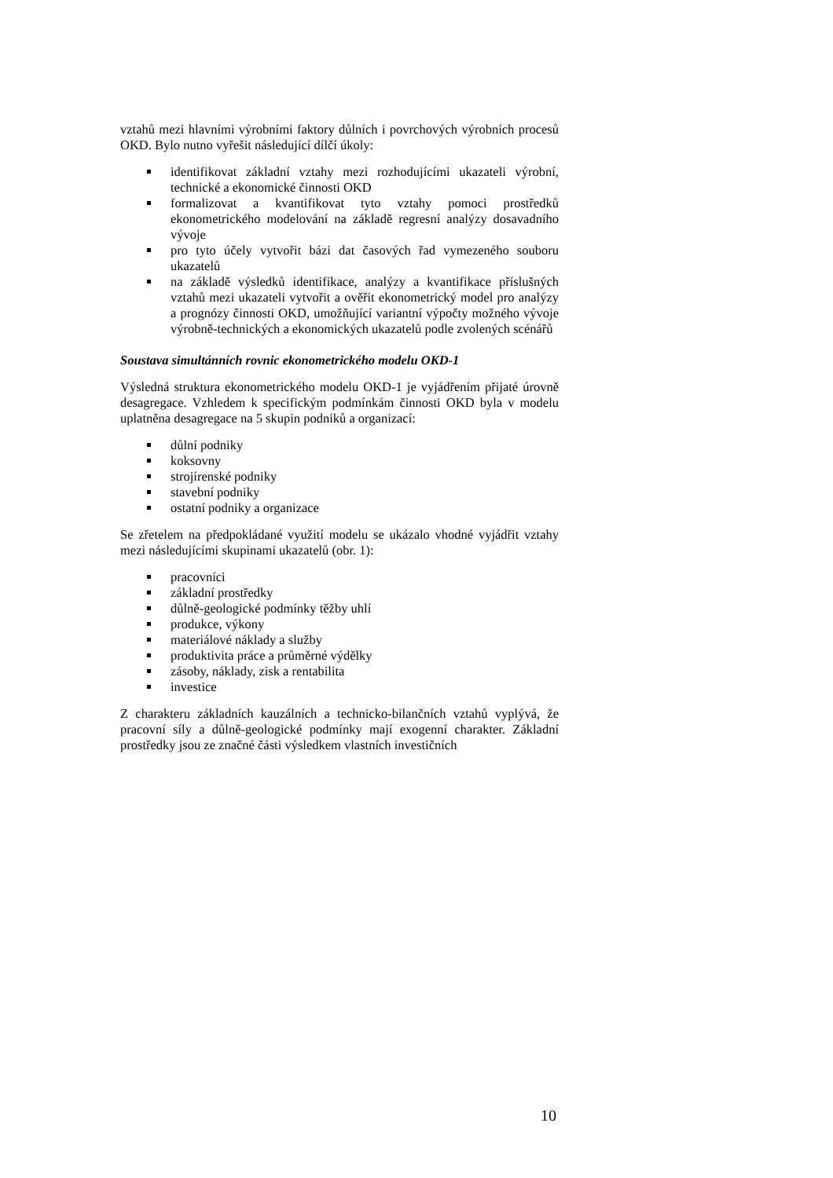vztahů mezi hlavními výrobními faktory důlních i povrchových výrobních procesů OKD. Bylo nutno vyřešit následující dílčí úkoly:
identifikovat základní vztahy mezi rozhodujícími ukazateli výrobní, technické a ekonomické činnosti OKD
formalizovat a kvantifikovat tyto vztahy pomoci prostředků ekonometrického modelování na základě regresní analýzy dosavadního vývoje
pro tyto účely vytvořit bázi dat časových řad vymezeného souboru ukazatelů
na základě výsledků identifikace, analýzy a kvantifikace příslušných vztahů mezi ukazateli vytvořit a ověřit ekonometrický model pro analýzy a prognózy činnosti OKD, umožňující variantní výpočty možného vývoje výrobně-technických a ekonomických ukazatelů podle zvolených scénářů
Soustava simultánních rovnic ekonometrického modelu OKD-1
Výsledná struktura ekonometrického modelu OKD-1 je vyjádřením přijaté úrovně desagregace. Vzhledem k specifickým podmínkám činnosti OKD byla v modelu uplatněna desagregace na 5 skupin podniků a organizací:
důlní podniky
koksovny
strojírenské podniky
stavební podniky
ostatní podniky a organizace
Se zřetelem na předpokládané využití modelu se ukázalo vhodné vyjádřit vztahy mezi následujícími skupinami ukazatelů (obr. 1):
pracovníci
základní prostředky
důlně-geologické podmínky těžby uhlí
produkce, výkony
materiálové náklady a služby
produktivita práce a průměrné výdělky
zásoby, náklady, zisk a rentabilita
investice
Z charakteru základních kauzálních a technicko-bilančních vztahů vyplývá, že pracovní síly a důlně-geologické podmínky mají exogenní charakter. Základní prostředky jsou ze značné části výsledkem vlastních investičních
10